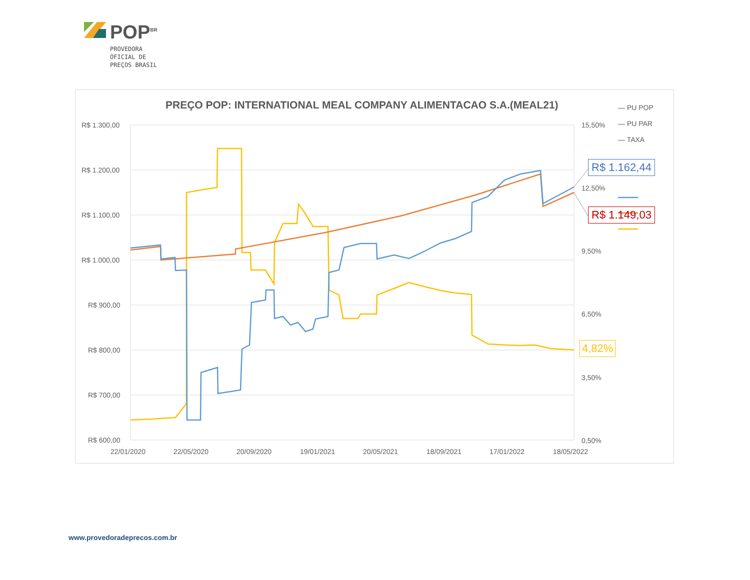POP<sup>BR</sup>
PROVEDORA
OFICIAL DE
PREÇOS BRASIL
PREÇO POP: INTERNATIONAL MEAL COMPANY ALIMENTACAO S.A.(MEAL21)
R$ 1.300,00
R$ 1.200,00
R$ 1.100,00
R$ 1.000,00
R$ 900,00
R$ 800,00
R$ 700,00
R$ 600,00
15,50%
12,50%
9,50%
6,50%
3,50%
0,50%
22/01/2020
22/05/2020
20/09/2020
19/01/2021
20/05/2021
18/09/2021
17/01/2022
18/05/2022
— PU POP
— PU PAR
— TAXA
R$ 1.162,44
R$ 1.149,03
4,82%
www.provedoradeprecos.com.br